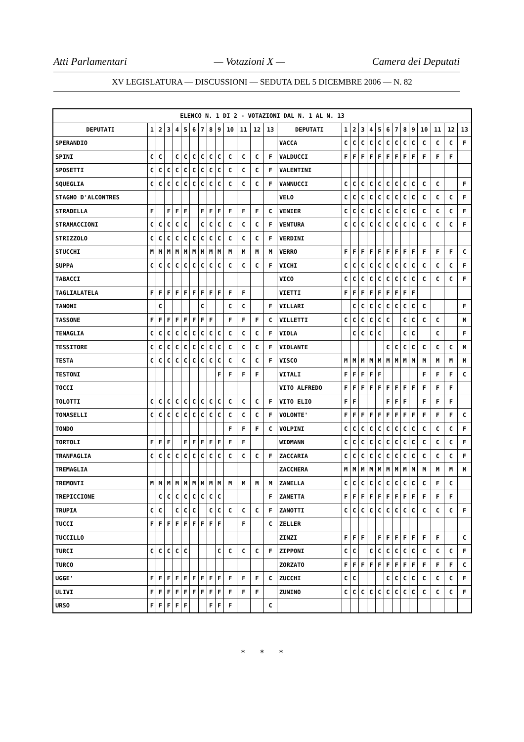Atti Parlamentari — Votazioni X — Camera dei Deputati
XV LEGISLATURA — DISCUSSIONI — SEDUTA DEL 5 DICEMBRE 2006 — N. 82
| ELENCO N. 1 DI 2 - VOTAZIONI DAL N. 1 AL N. 13 | | | | | | | | | | | | | | | | | | | | | | | | | | | |
| --- | --- | --- | --- | --- | --- | --- | --- | --- | --- | --- | --- | --- | --- | --- | --- | --- | --- | --- | --- | --- | --- | --- | --- | --- | --- | --- | --- |
| DEPUTATI | 1 | 2 | 3 | 4 | 5 | 6 | 7 | 8 | 9 | 10 | 11 | 12 | 13 | DEPUTATI | 1 | 2 | 3 | 4 | 5 | 6 | 7 | 8 | 9 | 10 | 11 | 12 | 13 |
| SPERANDIO | | | | | | | | | | | | | | VACCA | C | C | C | C | C | C | C | C | C | C | C | C | F |
| SPINI | C | C | | C | C | C | C | C | C | C | C | C | F | VALDUCCI | F | F | F | F | F | F | F | F | F | F | F | F | |
| SPOSETTI | C | C | C | C | C | C | C | C | C | C | C | C | F | VALENTINI | | | | | | | | | | | | | |
| SQUEGLIA | C | C | C | C | C | C | C | C | C | C | C | C | F | VANNUCCI | C | C | C | C | C | C | C | C | C | C | C | | F |
| STAGNO D'ALCONTRES | | | | | | | | | | | | | | VELO | C | C | C | C | C | C | C | C | C | C | C | C | F |
| STRADELLA | F | | F | F | F | | F | F | F | F | F | F | C | VENIER | C | C | C | C | C | C | C | C | C | C | C | C | F |
| STRAMACCIONI | C | C | C | C | C | | C | C | C | C | C | C | F | VENTURA | C | C | C | C | C | C | C | C | C | C | C | C | F |
| STRIZZOLO | C | C | C | C | C | C | C | C | C | C | C | C | F | VERDINI | | | | | | | | | | | | | |
| STUCCHI | M | M | M | M | M | M | M | M | M | M | M | M | M | VERRO | F | F | F | F | F | F | F | F | F | F | F | F | C |
| SUPPA | C | C | C | C | C | C | C | C | C | C | C | C | F | VICHI | C | C | C | C | C | C | C | C | C | C | C | C | F |
| TABACCI | | | | | | | | | | | | | | VICO | C | C | C | C | C | C | C | C | C | C | C | C | F |
| TAGLIALATELA | F | F | F | F | F | F | F | F | F | F | F | | | VIETTI | F | F | F | F | F | F | F | F | F | | | | |
| TANONI | | C | | | | | C | | | C | C | | F | VILLARI | | C | C | C | C | C | C | C | C | C | | | F |
| TASSONE | F | F | F | F | F | F | F | F | | F | F | F | C | VILLETTI | C | C | C | C | C | C | | C | C | C | C | | M |
| TENAGLIA | C | C | C | C | C | C | C | C | C | C | C | C | F | VIOLA | | C | C | C | C | | | C | C | | C | | F |
| TESSITORE | C | C | C | C | C | C | C | C | C | C | C | C | F | VIOLANTE | | | | | | C | C | C | C | C | C | C | M |
| TESTA | C | C | C | C | C | C | C | C | C | C | C | C | F | VISCO | M | M | M | M | M | M | M | M | M | M | M | M | M |
| TESTONI | | | | | | | | | F | F | F | F | | VITALI | F | F | F | F | F | | | | | F | F | F | C |
| TOCCI | | | | | | | | | | | | | | VITO ALFREDO | F | F | F | F | F | F | F | F | F | F | F | F | |
| TOLOTTI | C | C | C | C | C | C | C | C | C | C | C | C | F | VITO ELIO | F | F | | | | F | F | F | | F | F | F | |
| TOMASELLI | C | C | C | C | C | C | C | C | C | C | C | C | F | VOLONTE' | F | F | F | F | F | F | F | F | F | F | F | F | C |
| TONDO | | | | | | | | | | F | F | F | C | VOLPINI | C | C | C | C | C | C | C | C | C | C | C | C | F |
| TORTOLI | F | F | F | | F | F | F | F | F | F | F | | | WIDMANN | C | C | C | C | C | C | C | C | C | C | C | C | F |
| TRANFAGLIA | C | C | C | C | C | C | C | C | C | C | C | C | F | ZACCARIA | C | C | C | C | C | C | C | C | C | C | C | C | F |
| TREMAGLIA | | | | | | | | | | | | | | ZACCHERA | M | M | M | M | M | M | M | M | M | M | M | M | M |
| TREMONTI | M | M | M | M | M | M | M | M | M | M | M | M | M | ZANELLA | C | C | C | C | C | C | C | C | C | C | F | C | |
| TREPICCIONE | | C | C | C | C | C | C | C | C | | | | F | ZANETTA | F | F | F | F | F | F | F | F | F | F | F | F | |
| TRUPIA | C | C | | C | C | C | | C | C | C | C | C | F | ZANOTTI | C | C | C | C | C | C | C | C | C | C | C | C | F |
| TUCCI | F | F | F | F | F | F | F | F | F | | F | | C | ZELLER | | | | | | | | | | | | | |
| TUCCILLO | | | | | | | | | | | | | | ZINZI | F | F | F | | F | F | F | F | F | F | F | | C |
| TURCI | C | C | C | C | C | | | | C | C | C | C | F | ZIPPONI | C | C | | C | C | C | C | C | C | C | C | C | F |
| TURCO | | | | | | | | | | | | | | ZORZATO | F | F | F | F | F | F | F | F | F | F | F | F | C |
| UGGE' | F | F | F | F | F | F | F | F | F | F | F | F | C | ZUCCHI | C | C | | | | C | C | C | C | C | C | C | F |
| ULIVI | F | F | F | F | F | F | F | F | F | F | F | F | | ZUNINO | C | C | C | C | C | C | C | C | C | C | C | C | F |
| URSO | F | F | F | F | F | | | F | F | F | | | C | | | | | | | | | | | | | | |
* * *